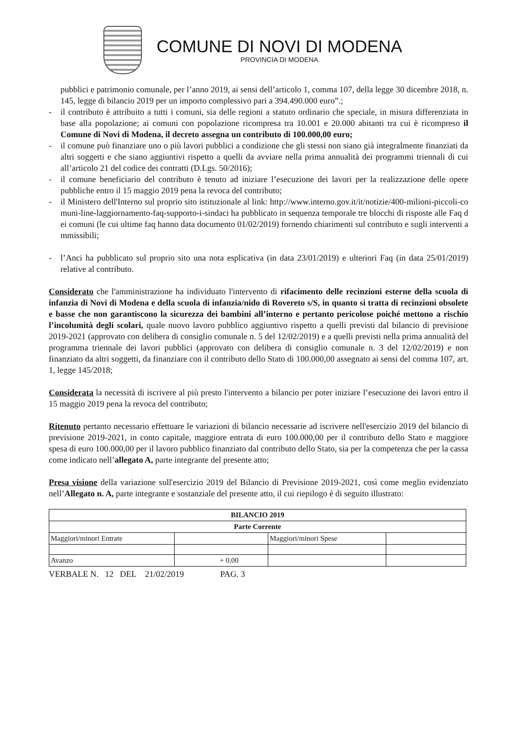COMUNE DI NOVI DI MODENA
PROVINCIA DI MODENA
pubblici e patrimonio comunale, per l’anno 2019, ai sensi dell’articolo 1, comma 107, della legge 30 dicembre 2018, n. 145, legge di bilancio 2019 per un importo complessivo pari a 394.490.000 euro”.;
- il contributo è attribuito a tutti i comuni, sia delle regioni a statuto ordinario che speciale, in misura differenziata in base alla popolazione; ai comuni con popolazione ricompresa tra 10.001 e 20.000 abitanti tra cui è ricompreso il Comune di Novi di Modena, il decreto assegna un contributo di 100.000,00 euro;
- il comune può finanziare uno o più lavori pubblici a condizione che gli stessi non siano già integralmente finanziati da altri soggetti e che siano aggiuntivi rispetto a quelli da avviare nella prima annualità dei programmi triennali di cui all’articolo 21 del codice dei contratti (D.Lgs. 50/2016);
- il comune beneficiario del contributo è tenuto ad iniziare l’esecuzione dei lavori per la realizzazione delle opere pubbliche entro il 15 maggio 2019 pena la revoca del contributo;
- il Ministero dell'Interno sul proprio sito istituzionale al link: http://www.interno.gov.it/it/notizie/400-milioni-piccoli-comuni-line-laggiornamento-faq-supporto-i-sindaci ha pubblicato in sequenza temporale tre blocchi di risposte alle Faq dei comuni (le cui ultime faq hanno data documento 01/02/2019) fornendo chiarimenti sul contributo e sugli interventi ammissibili;
- l’Anci ha pubblicato sul proprio sito una nota esplicativa (in data 23/01/2019) e ulteriori Faq (in data 25/01/2019) relative al contributo.
Considerato che l'amministrazione ha individuato l'intervento di rifacimento delle recinzioni esterne della scuola di infanzia di Novi di Modena e della scuola di infanzia/nido di Rovereto s/S, in quanto si tratta di recinzioni obsolete e basse che non garantiscono la sicurezza dei bambini all’interno e pertanto pericolose poiché mettono a rischio l’incolumità degli scolari, quale nuovo lavoro pubblico aggiuntivo rispetto a quelli previsti dal bilancio di previsione 2019-2021 (approvato con delibera di consiglio comunale n. 5 del 12/02/2019) e a quelli previsti nella prima annualità del programma triennale dei lavori pubblici (approvato con delibera di consiglio comunale n. 3 del 12/02/2019) e non finanziato da altri soggetti, da finanziare con il contributo dello Stato di 100.000,00 assegnato ai sensi del comma 107, art. 1, legge 145/2018;
Considerata la necessità di iscrivere al più presto l'intervento a bilancio per poter iniziare l’esecuzione dei lavori entro il 15 maggio 2019 pena la revoca del contributo;
Ritenuto pertanto necessario effettuare le variazioni di bilancio necessarie ad iscrivere nell'esercizio 2019 del bilancio di previsione 2019-2021, in conto capitale, maggiore entrata di euro 100.000,00 per il contributo dello Stato e maggiore spesa di euro 100.000,00 per il lavoro pubblico finanziato dal contributo dello Stato, sia per la competenza che per la cassa come indicato nell’allegato A, parte integrante del presente atto;
Presa visione della variazione sull'esercizio 2019 del Bilancio di Previsione 2019-2021, così come meglio evidenziato nell’Allegato n. A, parte integrante e sostanziale del presente atto, il cui riepilogo è di seguito illustrato:
| BILANCIO 2019 | | | |
| Parte Corrente | | | |
| Maggiori/minori Entrate | | Maggiori/minori Spese | |
| Avanzo | + 0,00 | | |
VERBALE N. 12 DEL 21/02/2019 PAG. 3